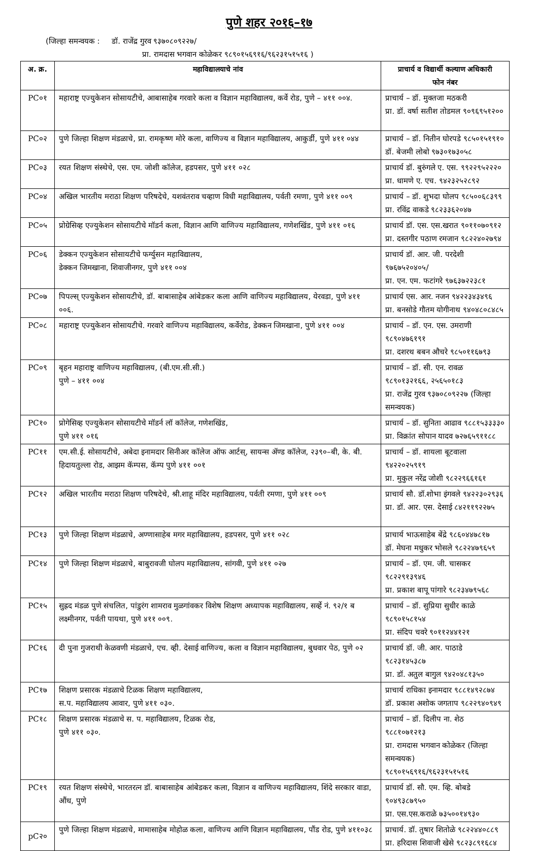पुणे शहर २०१६–१७
(जिल्हा समन्वयक : डॉ. राजेंद्र गुरव ९३७०८०९२२७/
प्रा. रामदास भगवान कोळेकर ९८९०१५६९१६/९६२३१५१५१६ )
| अ. क्र. | महाविद्यालयाचे नांव | प्राचार्य व विद्यार्थी कल्याण अधिकारी फोन नंबर |
| --- | --- | --- |
| PC०१ | महाराष्ट्र एज्युकेशन सोसायटीचे, आबासाहेब गरवारे कला व विज्ञान महाविद्यालय, कर्वे रोड, पुणे – ४११ ००४. | प्राचार्य – डॉ. मुक्तजा मठकरी प्रा. डॉ. वर्षा सतीश तोडमल ९०९६९५१२०० |
| PC०२ | पुणे जिल्हा शिक्षण मंडळाचे, प्रा. रामकृष्ण मोरे कला, वाणिज्य व विज्ञान महाविद्यालय, आकुर्डी, पुणे ४११ ०४४ | प्राचार्य – डॉ. नितीन घोरपडे ९८५०१५१९१० डॉ. बेजमी लोबो ९७३०१७३०५८ |
| PC०३ | रयत शिक्षण संस्थेचे, एस. एम. जोशी कॉलेज, हडपसर, पुणे ४११ ०२८ | प्राचार्य डॉ. बुरुंगले ए. एस. ९९२२९५२२२० प्रा. धामणे ए. एच. ९४२३२५२८९२ |
| PC०४ | अखिल भारतीय मराठा शिक्षण परिषदेचे, यशवंतराव चव्हाण विधी महाविद्यालय, पर्वती रमणा, पुणे ४११ ००९ | प्राचार्य – डॉ. शुभदा घोलप ९८५००६८३९९ प्रा. रविंद्र वाकडे ९८२३३६२०४७ |
| PC०५ | प्रोग्रेसिव्ह एज्युकेशन सोसायटीचे मॉडर्न कला, विज्ञान आणि वाणिज्य महाविद्यालय, गणेशखिंड, पुणे ४११ ०१६ | प्राचार्य डॉ. एस. एस.खरात ९०११०७०९१२ प्रा. दस्तगीर पठाण रमजान ९८२२४०२७९४ |
| PC०६ | डेक्कन एज्युकेशन सोसायटीचे फर्ग्युसन महाविद्यालय, डेक्कन जिमखाना, शिवाजीनगर, पुणे ४११ ००४ | प्राचार्य डॉ. आर. जी. परदेशी ९७६७५२०४०५/ प्रा. एन. एम. फटांगरे ९७६३७२२३८१ |
| PC०७ | पिपल्स् एज्युकेशन सोसायटीचे, डॉ. बाबासाहेब आंबेडकर कला आणि वाणिज्य महाविद्यालय, येरवडा, पुणे ४११ ००६. | प्राचार्य एस. आर. नजन ९४२२३४३४९६ प्रा. बनसोडे गौतम योगीनाथ ९४०४८०८४८५ |
| PC०८ | महाराष्ट्र एज्युकेशन सोसायटीचे. गरवारे वाणिज्य महाविद्यालय, कर्वेरोड, डेक्कन जिमखाना, पुणे ४११ ००४ | प्राचार्य – डॉ. एन. एस. उमराणी ९८९०४७६१९१ प्रा. दशरथ बबन औचरे ९८५०११६७९३ |
| PC०९ | बृहन महाराष्ट्र वाणिज्य महाविद्यालय, (बी.एम.सी.सी.) पुणे – ४११ ००४ | प्राचार्य – डॉ. सी. एन. रावळ ९८९०१३२१६६, २५६५०१८३ प्रा. राजेंद्र गुरव ९३७०८०९२२७ (जिल्हा समन्वयक) |
| PC१० | प्रोगेसिव्ह एज्युकेशन सोसायटीचे मॉडर्न लॉ कॉलेज, गणेशखिंड, पुणे ४११ ०१६ | प्राचार्य – डॉ. सुनिता आढाव ९८८१५३३३३० प्रा. विक्रांत सोपान यादव ७२७६५९११८८ |
| PC११ | एम.सी.ई. सोसायटीचे, अबेदा इनामदार सिनीअर कॉलेज ऑफ आर्टस्, सायन्स ॲण्ड कॉलेज, २३९०–बी, के. बी. हिदायतुल्ला रोड, आझम कॅम्पस, कॅम्प पुणे ४११ ००१ | प्राचार्य – डॉ. शायला बूटवाला ९४२२०२५९१९ प्रा. मुकुल नरेंद्र जोशी ९८२२९६६१६१ |
| PC१२ | अखिल भारतीय मराठा शिक्षण परिषदेचे, श्री.शाहू मंदिर महाविद्यालय, पर्वती रमणा, पुणे ४११ ००९ | प्राचार्य सौ. डॉ.शोभा इंगवले ९४२२३०२९३६ प्रा. डॉ. आर. एस. देसाई ८४२११९२२७५ |
| PC१३ | पुणे जिल्हा शिक्षण मंडळाचे, अण्णासाहेब मगर महाविद्यालय, हडपसर, पुणे ४११ ०२८ | प्राचार्य भाऊसाहेब बेंद्रे ९८६०४४७८१७ डॉ. मेघना मधुकर भोसले ९८२२४७९६५९ |
| PC१४ | पुणे जिल्हा शिक्षण मंडळाचे, बाबुरावजी घोलप महाविद्यालय, सांगवी, पुणे ४११ ०२७ | प्राचार्य – डॉ. एम. जी. चासकर ९८२२९१३९४६ प्रा. प्रकाश बापू पांगारे ९८२३४७९५६८ |
| PC१५ | सुह्रद मंडळ पुणे संचलित, पांडुरंग शामराव मुळगांवकर विशेष शिक्षण अध्यापक महाविद्यालय, सर्व्हे नं. ९२/१ ब लक्ष्मीनगर, पर्वती पायथा, पुणे ४११ ००९. | प्राचार्य – डॉ. सुप्रिया सुधीर काळे ९८९०१५८१५४ प्रा. संदिप चवरे ९०११२४४१२१ |
| PC१६ | दी पुना गुजराथी केळवणी मंडळाचे, एच. व्ही. देसाई वाणिज्य, कला व विज्ञान महाविद्यालय, बुधवार पेठ, पुणे ०२ | प्राचार्य डॉ. जी. आर. पाठाडे ९८२३१४५३८७ प्रा. डॉ. अतुल बागुल ९४२०४८१३५० |
| PC१७ | शिक्षण प्रसारक मंडळाचे टिळक शिक्षण महाविद्यालय, स.प. महाविद्यालय आवार, पुणे ४११ ०३०. | प्राचार्य राधिका इनामदार ९८८१४९२८७४ डॉ. प्रकाश अशोक जगताप ९८२२९४०९४९ |
| PC१८ | शिक्षण प्रसारक मंडळाचे स. प. महाविद्यालय, टिळक रोड, पुणे ४११ ०३०. | प्राचार्य – डॉ. दिलीप ना. शेठ ९८८१०७१२१३ प्रा. रामदास भगवान कोळेकर (जिल्हा समन्वयक) ९८९०१५६९१६/९६२३१५१५१६ |
| PC१९ | रयत शिक्षण संस्थेचे, भारतरत्न डॉ. बाबासाहेब आंबेडकर कला, विज्ञान व वाणिज्य महाविद्यालय, शिंदे सरकार वाडा, औंध, पुणे | प्राचार्य डॉ. सौ. एम. व्हि. बोबडे ९०४९३८७९५० प्रा. एस.एस.कराळे ७३५००१४९३० |
| pC२० | पुणे जिल्हा शिक्षण मंडळाचे, मामासाहेब मोहोळ कला, वाणिज्य आणि विज्ञान महाविद्यालय, पौंड रोड, पुणे ४११०३८ | प्राचार्य. डॉ. तुषार शितोळे ९८२२४४०८८९ प्रा. हरिदास शिवाजी खेसे ९८२३८९१६८४ |